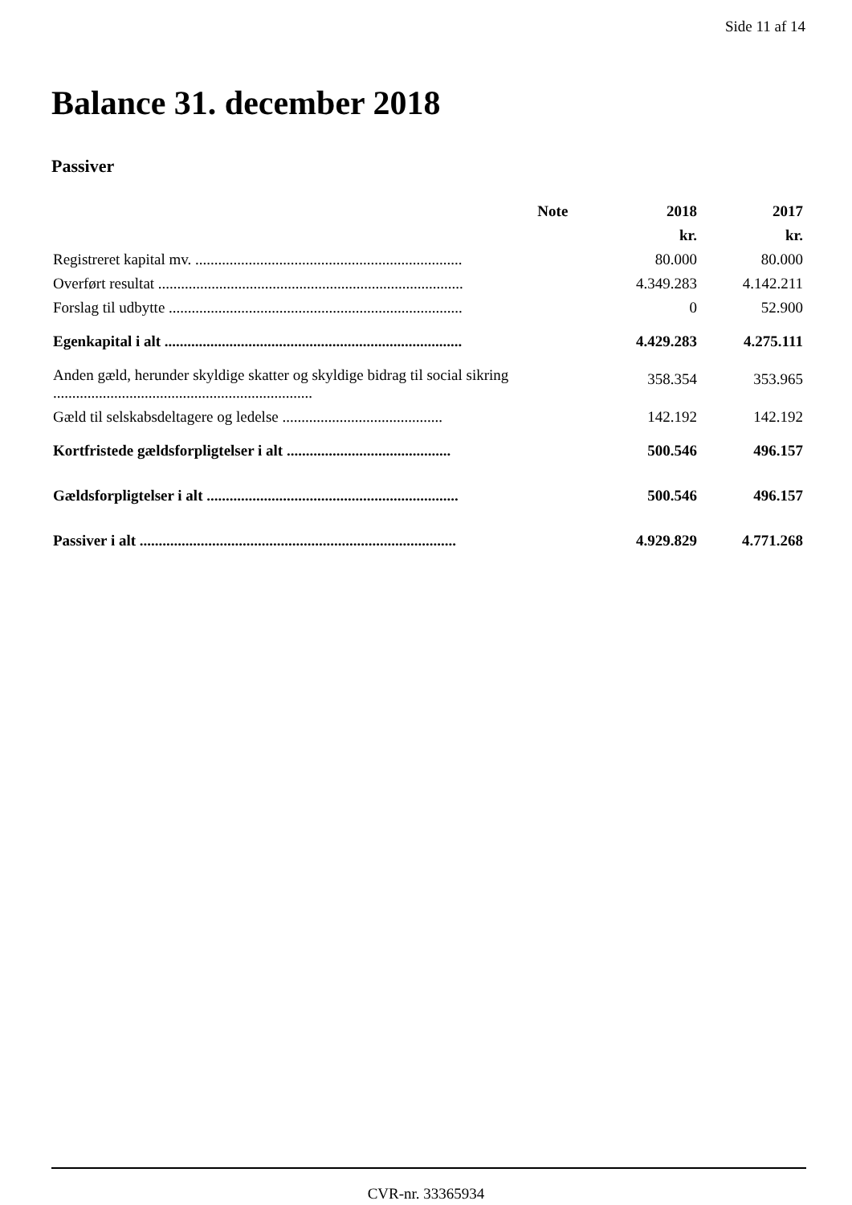Side 11 af 14
Balance 31. december 2018
Passiver
| | Note | 2018 | 2017 |
| --- | --- | --- | --- |
| | | kr. | kr. |
| Registreret kapital mv. ...................................................................... | | 80.000 | 80.000 |
| Overført resultat ................................................................................ | | 4.349.283 | 4.142.211 |
| Forslag til udbytte ............................................................................. | | 0 | 52.900 |
| Egenkapital i alt .............................................................................. | | 4.429.283 | 4.275.111 |
| Anden gæld, herunder skyldige skatter og skyldige bidrag til social sikring .................................................................... | | 358.354 | 353.965 |
| Gæld til selskabsdeltagere og ledelse .......................................... | | 142.192 | 142.192 |
| Kortfristede gældsforpligtelser i alt ........................................... | | 500.546 | 496.157 |
| Gældsforpligtelser i alt .................................................................. | | 500.546 | 496.157 |
| Passiver i alt ................................................................................... | | 4.929.829 | 4.771.268 |
CVR-nr. 33365934